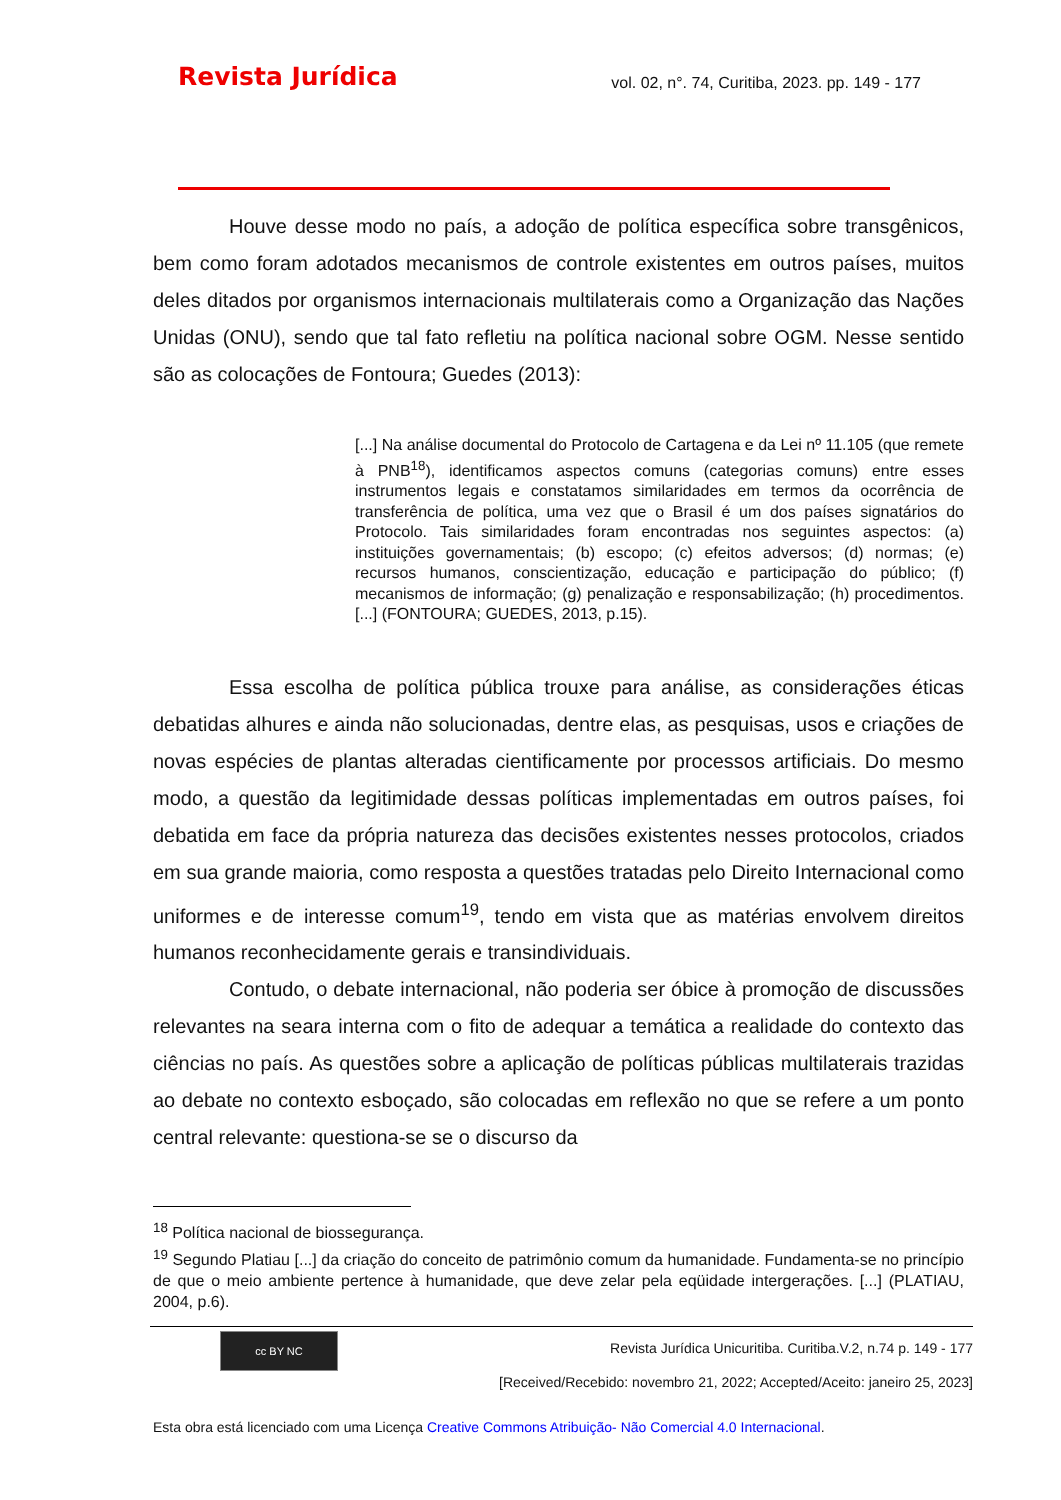Revista Jurídica
vol. 02, n°. 74, Curitiba, 2023. pp. 149 - 177
Houve desse modo no país, a adoção de política específica sobre transgênicos, bem como foram adotados mecanismos de controle existentes em outros países, muitos deles ditados por organismos internacionais multilaterais como a Organização das Nações Unidas (ONU), sendo que tal fato refletiu na política nacional sobre OGM. Nesse sentido são as colocações de Fontoura; Guedes (2013):
[...] Na análise documental do Protocolo de Cartagena e da Lei nº 11.105 (que remete à PNB<sup>18</sup>), identificamos aspectos comuns (categorias comuns) entre esses instrumentos legais e constatamos similaridades em termos da ocorrência de transferência de política, uma vez que o Brasil é um dos países signatários do Protocolo. Tais similaridades foram encontradas nos seguintes aspectos: (a) instituições governamentais; (b) escopo; (c) efeitos adversos; (d) normas; (e) recursos humanos, conscientização, educação e participação do público; (f) mecanismos de informação; (g) penalização e responsabilização; (h) procedimentos. [...] (FONTOURA; GUEDES, 2013, p.15).
Essa escolha de política pública trouxe para análise, as considerações éticas debatidas alhures e ainda não solucionadas, dentre elas, as pesquisas, usos e criações de novas espécies de plantas alteradas cientificamente por processos artificiais. Do mesmo modo, a questão da legitimidade dessas políticas implementadas em outros países, foi debatida em face da própria natureza das decisões existentes nesses protocolos, criados em sua grande maioria, como resposta a questões tratadas pelo Direito Internacional como uniformes e de interesse comum<sup>19</sup>, tendo em vista que as matérias envolvem direitos humanos reconhecidamente gerais e transindividuais.
Contudo, o debate internacional, não poderia ser óbice à promoção de discussões relevantes na seara interna com o fito de adequar a temática a realidade do contexto das ciências no país. As questões sobre a aplicação de políticas públicas multilaterais trazidas ao debate no contexto esboçado, são colocadas em reflexão no que se refere a um ponto central relevante: questiona-se se o discurso da
<sup>18</sup> Política nacional de biossegurança.
<sup>19</sup> Segundo Platiau [...] da criação do conceito de patrimônio comum da humanidade. Fundamenta-se no princípio de que o meio ambiente pertence à humanidade, que deve zelar pela eqüidade intergerações. [...] (PLATIAU, 2004, p.6).
cc BY NC
Revista Jurídica Unicuritiba. Curitiba.V.2, n.74 p. 149 - 177
[Received/Recebido: novembro 21, 2022; Accepted/Aceito: janeiro 25, 2023]
Esta obra está licenciado com uma Licença Creative Commons Atribuição- Não Comercial 4.0 Internacional.